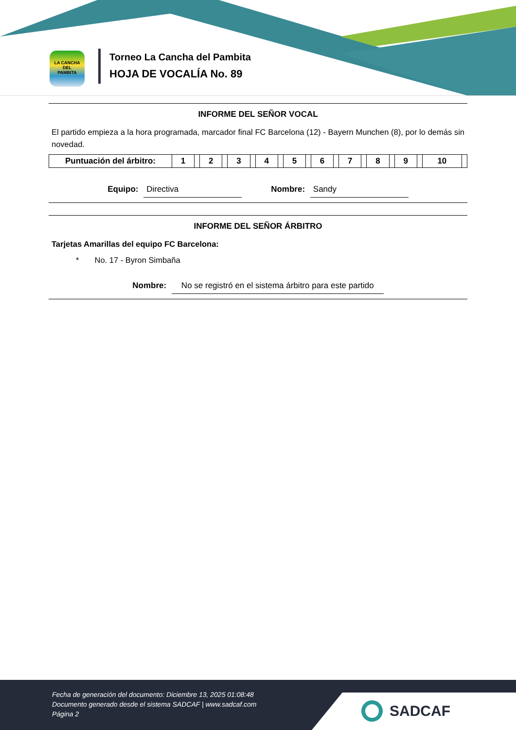LA CANCHA
DEL
PAMBITA
Torneo La Cancha del Pambita
HOJA DE VOCALÍA No. 89
INFORME DEL SEÑOR VOCAL
El partido empieza a la hora programada, marcador final FC Barcelona (12) - Bayern Munchen (8), por lo demás sin novedad.
| Puntuación del árbitro: | 1 | | 2 | | 3 | | 4 | | 5 | | 6 | | 7 | | 8 | | 9 | | 10 | |
Equipo: Directiva Nombre: Sandy
INFORME DEL SEÑOR ÁRBITRO
Tarjetas Amarillas del equipo FC Barcelona:
* No. 17 - Byron Simbaña
Nombre: No se registró en el sistema árbitro para este partido
Fecha de generación del documento: Diciembre 13, 2025 01:08:48
Documento generado desde el sistema SADCAF | www.sadcaf.com
Página 2
SADCAF